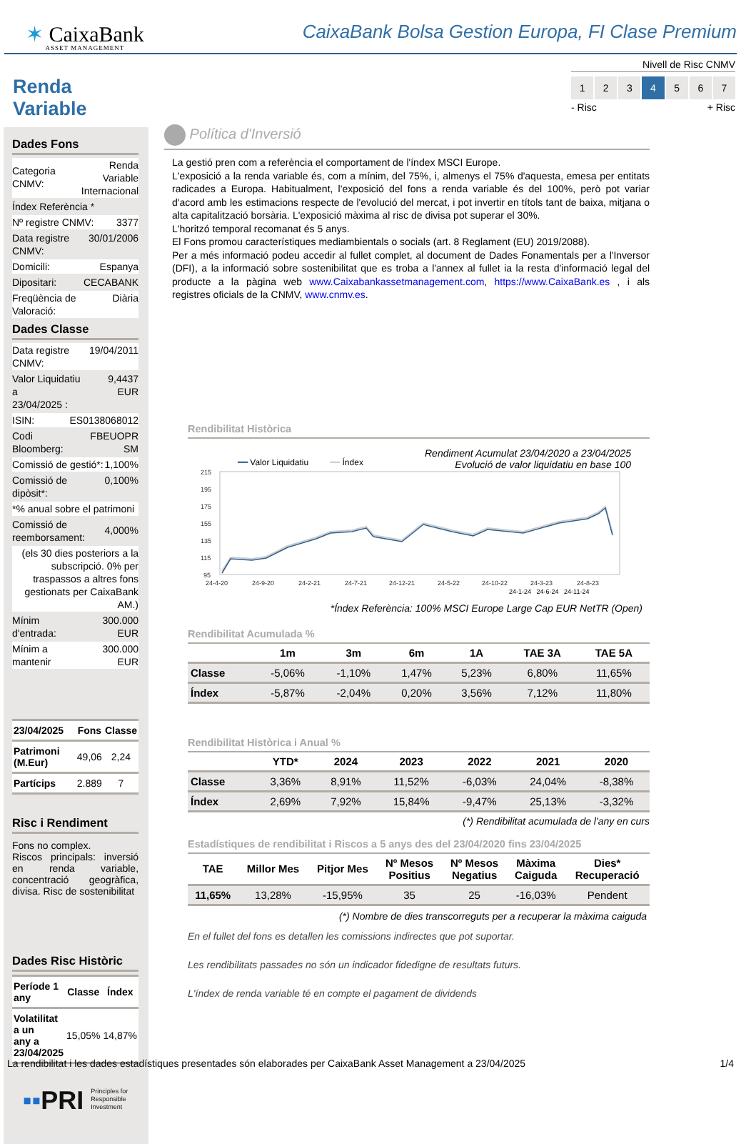✶ CaixaBank
ASSET MANAGEMENT
CaixaBank Bolsa Gestion Europa, FI Clase Premium
Nivell de Risc CNMV
1 2 3 4 5 6 7
- Risc + Risc
Renda Variable
Dades Fons
Categoria CNMV: Renda Variable
Internacional
Índex Referència *
Nº registre CNMV: 3377
Data registre CNMV: 30/01/2006
Domicili: Espanya
Dipositari: CECABANK
Freqüència de Valoració: Diària
Dades Classe
Data registre CNMV: 19/04/2011
Valor Liquidatiu a
23/04/2025 : 9,4437 EUR
ISIN: ES0138068012
Codi Bloomberg: FBEUOPR SM
Comissió de gestió*: 1,100%
Comissió de dipòsit*: 0,100%
*% anual sobre el patrimoni
Comissió de
reemborsament: 4,000%
(els 30 dies posteriors a la subscripció. 0% per traspassos a altres fons gestionats per CaixaBank AM.)
Mínim d'entrada: 300.000 EUR
Mínim a mantenir 300.000 EUR
| 23/04/2025 | Fons | Classe |
| --- | --- | --- |
| Patrimoni (M.Eur) | 49,06 | 2,24 |
| Partícips | 2.889 | 7 |
Risc i Rendiment
Fons no complex.
Riscos principals: inversió en renda variable, concentració geogràfica, divisa. Risc de sostenibilitat
Dades Risc Històric
| Període 1 any | Classe | Índex |
| --- | --- | --- |
| Volatilitat a un any a 23/04/2025 | 15,05% | 14,87% |
▪▪PRI Principles for
Responsible
Investment
Política d'Inversió
La gestió pren com a referència el comportament de l'índex MSCI Europe.
L'exposició a la renda variable és, com a mínim, del 75%, i, almenys el 75% d'aquesta, emesa per entitats radicades a Europa. Habitualment, l'exposició del fons a renda variable és del 100%, però pot variar d'acord amb les estimacions respecte de l'evolució del mercat, i pot invertir en títols tant de baixa, mitjana o alta capitalització borsària. L'exposició màxima al risc de divisa pot superar el 30%.
L'horitzó temporal recomanat és 5 anys.
El Fons promou característiques mediambientals o socials (art. 8 Reglament (EU) 2019/2088).
Per a més informació podeu accedir al fullet complet, al document de Dades Fonamentals per a l'Inversor (DFI), a la informació sobre sostenibilitat que es troba a l'annex al fullet ia la resta d'informació legal del producte a la pàgina web www.Caixabankassetmanagement.com, https://www.CaixaBank.es , i als registres oficials de la CNMV, www.cnmv.es.
Rendibilitat Històrica
Rendiment Acumulat 23/04/2020 a 23/04/2025
Evolució de valor liquidatiu en base 100
━━ Valor Liquidatiu ━━ Índex
215
195
175
155
135
115
95
24-4-20
24-9-20
24-2-21
24-7-21
24-12-21
24-5-22
24-10-22
24-3-23
24-8-23
24-1-24 24-6-24 24-11-24
*Índex Referència: 100% MSCI Europe Large Cap EUR NetTR (Open)
Rendibilitat Acumulada %
| | 1m | 3m | 6m | 1A | TAE 3A | TAE 5A |
| --- | --- | --- | --- | --- | --- | --- |
| Classe | -5,06% | -1,10% | 1,47% | 5,23% | 6,80% | 11,65% |
| Índex | -5,87% | -2,04% | 0,20% | 3,56% | 7,12% | 11,80% |
Rendibilitat Històrica i Anual %
| | YTD* | 2024 | 2023 | 2022 | 2021 | 2020 |
| --- | --- | --- | --- | --- | --- | --- |
| Classe | 3,36% | 8,91% | 11,52% | -6,03% | 24,04% | -8,38% |
| Índex | 2,69% | 7,92% | 15,84% | -9,47% | 25,13% | -3,32% |
(*) Rendibilitat acumulada de l'any en curs
Estadístiques de rendibilitat i Riscos a 5 anys des del 23/04/2020 fins 23/04/2025
| TAE | Millor Mes | Pitjor Mes | Nº Mesos Positius | Nº Mesos Negatius | Màxima Caiguda | Dies* Recuperació |
| --- | --- | --- | --- | --- | --- | --- |
| 11,65% | 13,28% | -15,95% | 35 | 25 | -16,03% | Pendent |
(*) Nombre de dies transcorreguts per a recuperar la màxima caiguda
En el fullet del fons es detallen les comissions indirectes que pot suportar.
Les rendibilitats passades no són un indicador fidedigne de resultats futurs.
L'índex de renda variable té en compte el pagament de dividends
La rendibilitat i les dades estadístiques presentades són elaborades per CaixaBank Asset Management a 23/04/2025 1/4